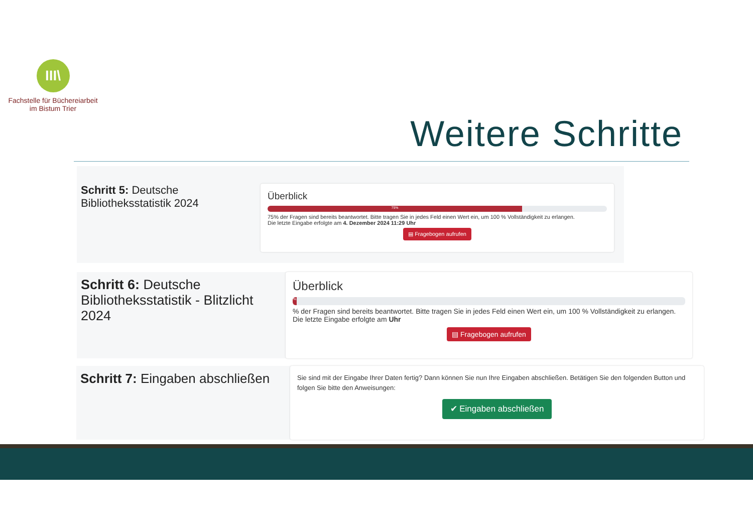III\
Fachstelle für Büchereiarbeit
im Bistum Trier
Weitere Schritte
Schritt 5: Deutsche Bibliotheksstatistik 2024
Überblick
75%
75% der Fragen sind bereits beantwortet. Bitte tragen Sie in jedes Feld einen Wert ein, um 100 % Vollständigkeit zu erlangen.
Die letzte Eingabe erfolgte am 4. Dezember 2024 11:29 Uhr
▤ Fragebogen aufrufen
Schritt 6: Deutsche Bibliotheksstatistik - Blitzlicht 2024
Überblick
%
% der Fragen sind bereits beantwortet. Bitte tragen Sie in jedes Feld einen Wert ein, um 100 % Vollständigkeit zu erlangen.
Die letzte Eingabe erfolgte am Uhr
▤ Fragebogen aufrufen
Schritt 7: Eingaben abschließen
Sie sind mit der Eingabe Ihrer Daten fertig? Dann können Sie nun Ihre Eingaben abschließen. Betätigen Sie den folgenden Button und folgen Sie bitte den Anweisungen:
✔ Eingaben abschließen